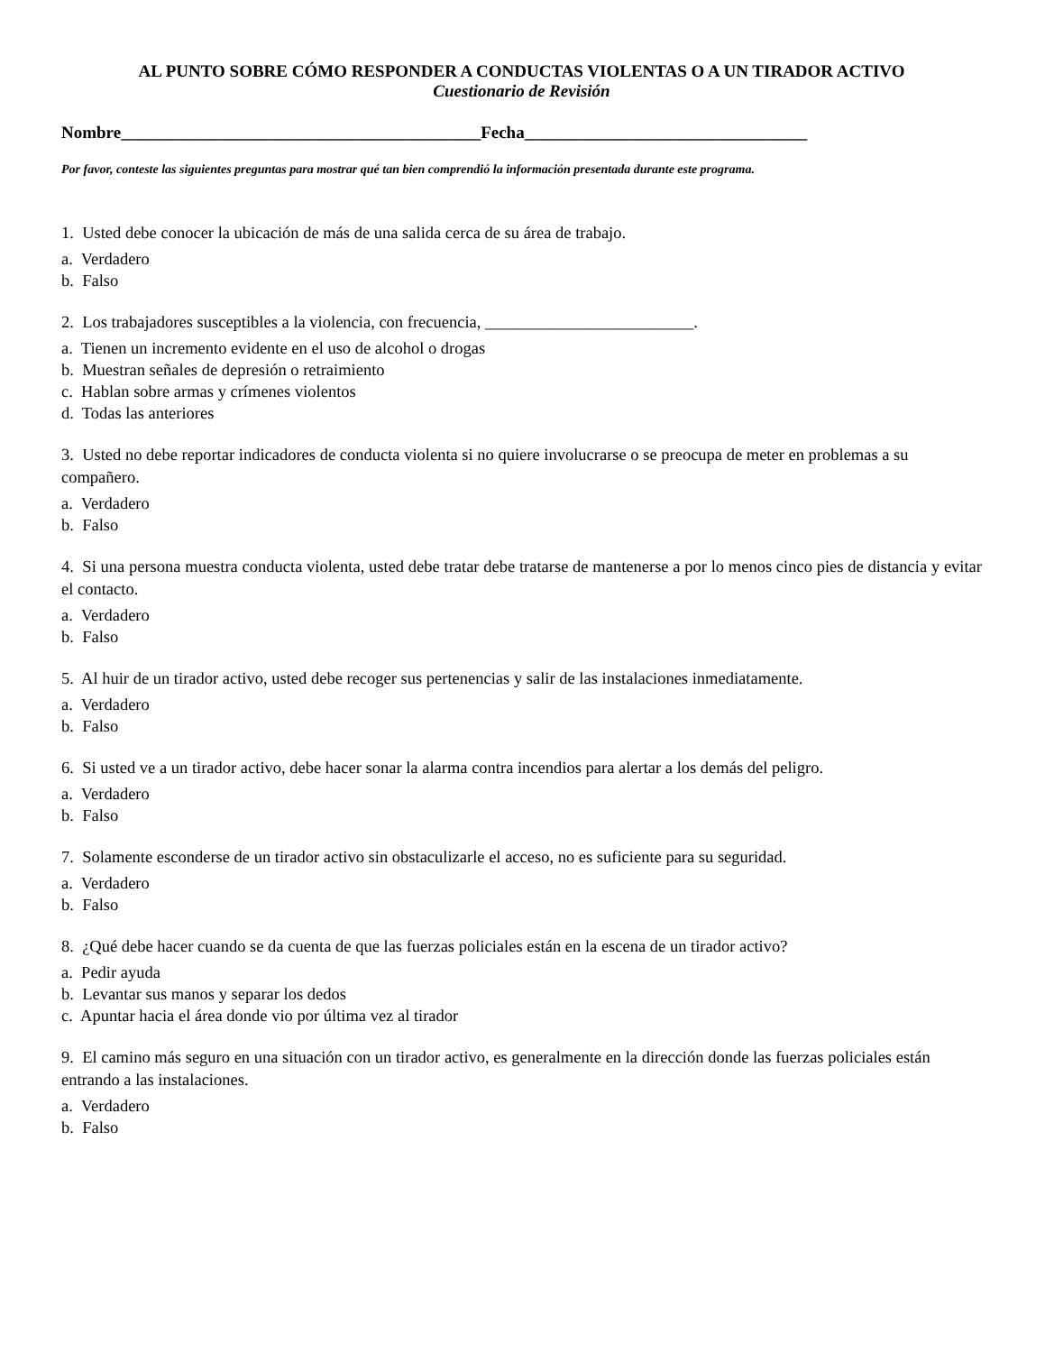AL PUNTO SOBRE CÓMO RESPONDER A CONDUCTAS VIOLENTAS O A UN TIRADOR ACTIVO
Cuestionario de Revisión
Nombre__________________________________________Fecha_________________________________
Por favor, conteste las siguientes preguntas para mostrar qué tan bien comprendió la información presentada durante este programa.
1. Usted debe conocer la ubicación de más de una salida cerca de su área de trabajo.
a. Verdadero
b. Falso
2. Los trabajadores susceptibles a la violencia, con frecuencia, _________________________.
a. Tienen un incremento evidente en el uso de alcohol o drogas
b. Muestran señales de depresión o retraimiento
c. Hablan sobre armas y crímenes violentos
d. Todas las anteriores
3. Usted no debe reportar indicadores de conducta violenta si no quiere involucrarse o se preocupa de meter en problemas a su compañero.
a. Verdadero
b. Falso
4. Si una persona muestra conducta violenta, usted debe tratar debe tratarse de mantenerse a por lo menos cinco pies de distancia y evitar el contacto.
a. Verdadero
b. Falso
5. Al huir de un tirador activo, usted debe recoger sus pertenencias y salir de las instalaciones inmediatamente.
a. Verdadero
b. Falso
6. Si usted ve a un tirador activo, debe hacer sonar la alarma contra incendios para alertar a los demás del peligro.
a. Verdadero
b. Falso
7. Solamente esconderse de un tirador activo sin obstaculizarle el acceso, no es suficiente para su seguridad.
a. Verdadero
b. Falso
8. ¿Qué debe hacer cuando se da cuenta de que las fuerzas policiales están en la escena de un tirador activo?
a. Pedir ayuda
b. Levantar sus manos y separar los dedos
c. Apuntar hacia el área donde vio por última vez al tirador
9. El camino más seguro en una situación con un tirador activo, es generalmente en la dirección donde las fuerzas policiales están entrando a las instalaciones.
a. Verdadero
b. Falso